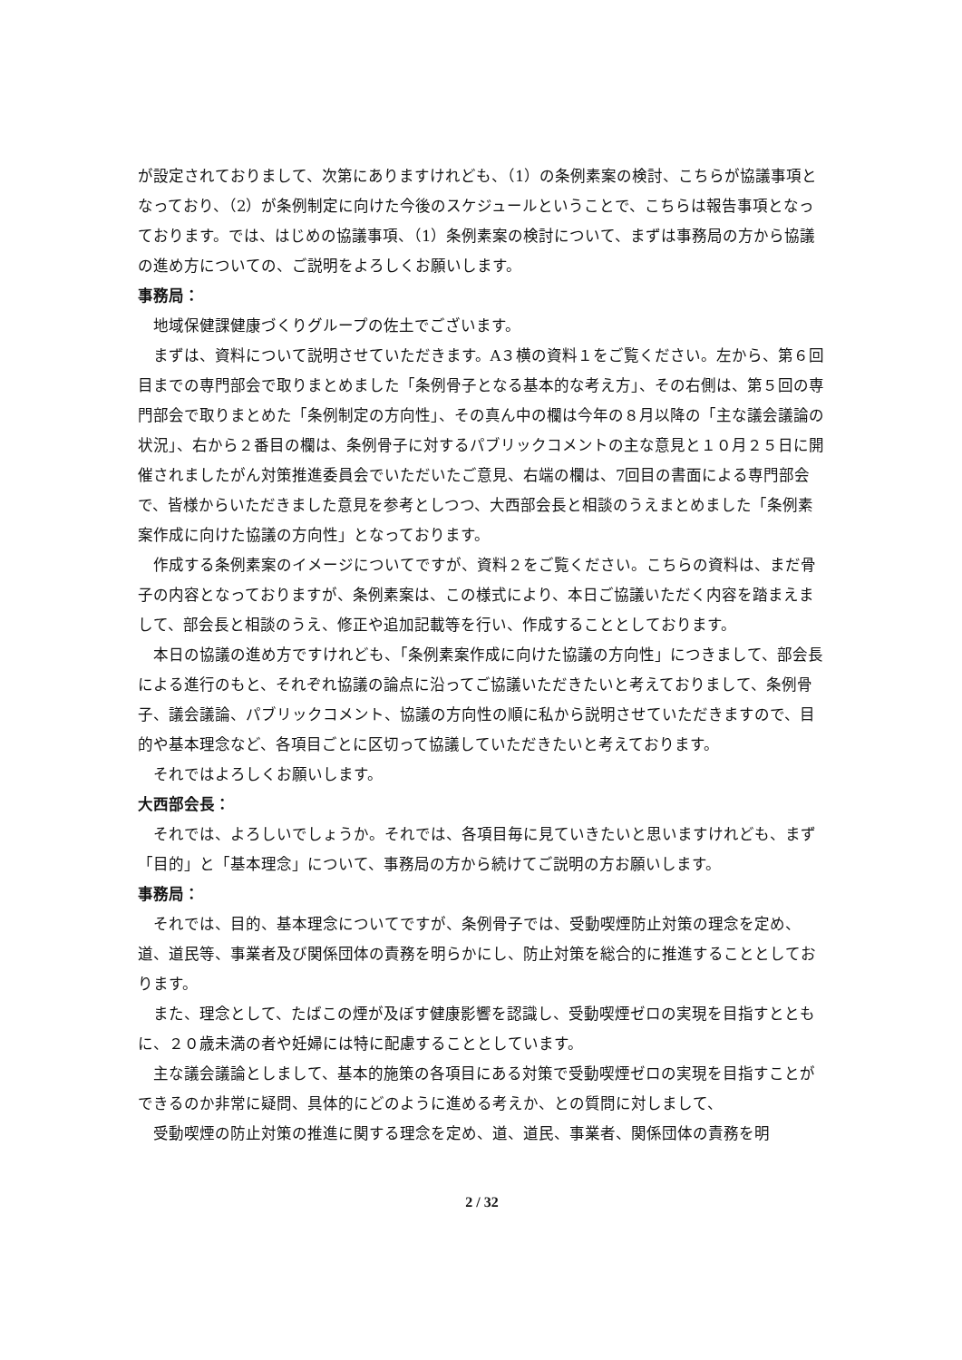が設定されておりまして、次第にありますけれども、（1）の条例素案の検討、こちらが協議事項となっており、（2）が条例制定に向けた今後のスケジュールということで、こちらは報告事項となっております。では、はじめの協議事項、（1）条例素案の検討について、まずは事務局の方から協議の進め方についての、ご説明をよろしくお願いします。
事務局：
地域保健課健康づくりグループの佐土でございます。
まずは、資料について説明させていただきます。A３横の資料１をご覧ください。左から、第６回目までの専門部会で取りまとめました「条例骨子となる基本的な考え方」、その右側は、第５回の専門部会で取りまとめた「条例制定の方向性」、その真ん中の欄は今年の８月以降の「主な議会議論の状況」、右から２番目の欄は、条例骨子に対するパブリックコメントの主な意見と１０月２５日に開催されましたがん対策推進委員会でいただいたご意見、右端の欄は、7回目の書面による専門部会で、皆様からいただきました意見を参考としつつ、大西部会長と相談のうえまとめました「条例素案作成に向けた協議の方向性」となっております。
作成する条例素案のイメージについてですが、資料２をご覧ください。こちらの資料は、まだ骨子の内容となっておりますが、条例素案は、この様式により、本日ご協議いただく内容を踏まえまして、部会長と相談のうえ、修正や追加記載等を行い、作成することとしております。
本日の協議の進め方ですけれども、「条例素案作成に向けた協議の方向性」につきまして、部会長による進行のもと、それぞれ協議の論点に沿ってご協議いただきたいと考えておりまして、条例骨子、議会議論、パブリックコメント、協議の方向性の順に私から説明させていただきますので、目的や基本理念など、各項目ごとに区切って協議していただきたいと考えております。
それではよろしくお願いします。
大西部会長：
それでは、よろしいでしょうか。それでは、各項目毎に見ていきたいと思いますけれども、まず「目的」と「基本理念」について、事務局の方から続けてご説明の方お願いします。
事務局：
それでは、目的、基本理念についてですが、条例骨子では、受動喫煙防止対策の理念を定め、道、道民等、事業者及び関係団体の責務を明らかにし、防止対策を総合的に推進することとしております。
また、理念として、たばこの煙が及ぼす健康影響を認識し、受動喫煙ゼロの実現を目指すとともに、２０歳未満の者や妊婦には特に配慮することとしています。
主な議会議論としまして、基本的施策の各項目にある対策で受動喫煙ゼロの実現を目指すことができるのか非常に疑問、具体的にどのように進める考えか、との質問に対しまして、
受動喫煙の防止対策の推進に関する理念を定め、道、道民、事業者、関係団体の責務を明
2 / 32